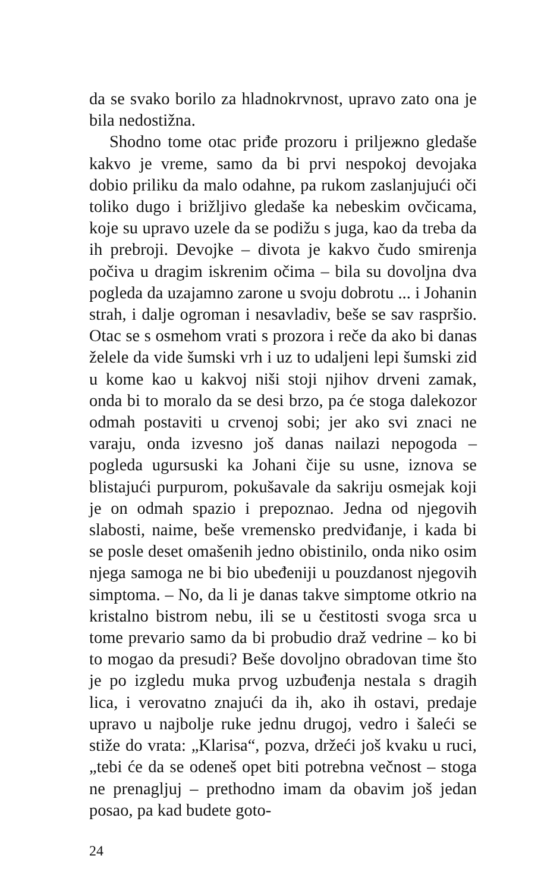da se svako borilo za hladnokrvnost, upravo zato ona je bila nedostižna.
Shodno tome otac priđe prozoru i priljежno gledaše kakvo je vreme, samo da bi prvi nespokoj devojaka dobio priliku da malo odahne, pa rukom zaslanjujući oči toliko dugo i brižljivo gledaše ka nebeskim ovčicama, koje su upravo uzele da se podižu s juga, kao da treba da ih prebroji. Devojke – divota je kakvo čudo smirenja počiva u dragim iskrenim očima – bila su dovoljna dva pogleda da uzajamno zarone u svoju dobrotu ... i Johanin strah, i dalje ogroman i nesavladiv, beše se sav raspršio. Otac se s osmehom vrati s prozora i reče da ako bi danas želele da vide šumski vrh i uz to udaljeni lepi šumski zid u kome kao u kakvoj niši stoji njihov drveni zamak, onda bi to moralo da se desi brzo, pa će stoga dalekozor odmah postaviti u crvenoj sobi; jer ako svi znaci ne varaju, onda izvesno još danas nailazi nepogoda – pogleda ugursuski ka Johani čije su usne, iznova se blistajući purpurom, pokušavale da sakriju osmejak koji je on odmah spazio i prepoznao. Jedna od njegovih slabosti, naime, beše vremensko predviđanje, i kada bi se posle deset omašenih jedno obistinilo, onda niko osim njega samoga ne bi bio ubeđeniji u pouzdanost njegovih simptoma. – No, da li je danas takve simptome otkrio na kristalno bistrom nebu, ili se u čestitosti svoga srca u tome prevario samo da bi probudio draž vedrine – ko bi to mogao da presudi? Beše dovoljno obradovan time što je po izgledu muka prvog uzbuđenja nestala s dragih lica, i verovatno znajući da ih, ako ih ostavi, predaje upravo u najbolje ruke jednu drugoj, vedro i šaleći se stiže do vrata: „Klarisa“, pozva, držeći još kvaku u ruci, „tebi će da se odeneš opet biti potrebna večnost – stoga ne prenagljuj – prethodno imam da obavim još jedan posao, pa kad budete goto-
24